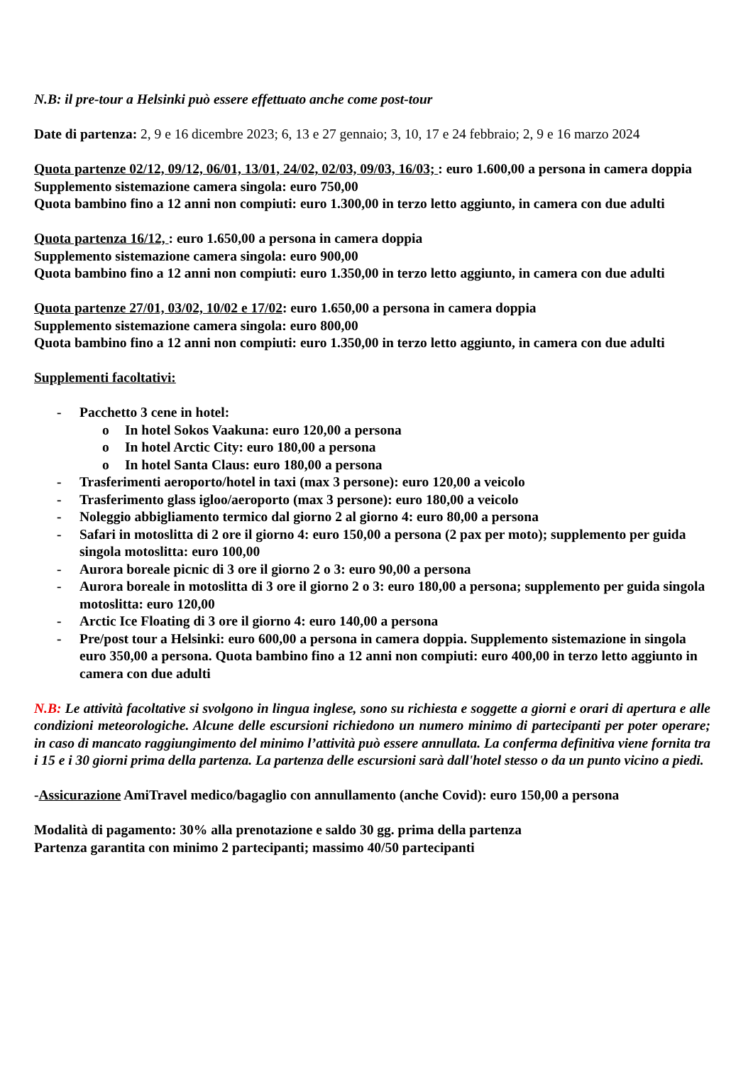N.B: il pre-tour a Helsinki può essere effettuato anche come post-tour
Date di partenza: 2, 9 e 16 dicembre 2023; 6, 13 e 27 gennaio; 3, 10, 17 e 24 febbraio; 2, 9 e 16 marzo 2024
Quota partenze 02/12, 09/12, 06/01, 13/01, 24/02, 02/03, 09/03, 16/03; : euro 1.600,00 a persona in camera doppia
Supplemento sistemazione camera singola: euro 750,00
Quota bambino fino a 12 anni non compiuti: euro 1.300,00 in terzo letto aggiunto, in camera con due adulti
Quota partenza 16/12, : euro 1.650,00 a persona in camera doppia
Supplemento sistemazione camera singola: euro 900,00
Quota bambino fino a 12 anni non compiuti: euro 1.350,00 in terzo letto aggiunto, in camera con due adulti
Quota partenze 27/01, 03/02, 10/02 e 17/02: euro 1.650,00 a persona in camera doppia
Supplemento sistemazione camera singola: euro 800,00
Quota bambino fino a 12 anni non compiuti: euro 1.350,00 in terzo letto aggiunto, in camera con due adulti
Supplementi facoltativi:
- Pacchetto 3 cene in hotel:
o In hotel Sokos Vaakuna: euro 120,00 a persona
o In hotel Arctic City: euro 180,00 a persona
o In hotel Santa Claus: euro 180,00 a persona
- Trasferimenti aeroporto/hotel in taxi (max 3 persone): euro 120,00 a veicolo
- Trasferimento glass igloo/aeroporto (max 3 persone): euro 180,00 a veicolo
- Noleggio abbigliamento termico dal giorno 2 al giorno 4: euro 80,00 a persona
- Safari in motoslitta di 2 ore il giorno 4: euro 150,00 a persona (2 pax per moto); supplemento per guida singola motoslitta: euro 100,00
- Aurora boreale picnic di 3 ore il giorno 2 o 3: euro 90,00 a persona
- Aurora boreale in motoslitta di 3 ore il giorno 2 o 3: euro 180,00 a persona; supplemento per guida singola motoslitta: euro 120,00
- Arctic Ice Floating di 3 ore il giorno 4: euro 140,00 a persona
- Pre/post tour a Helsinki: euro 600,00 a persona in camera doppia. Supplemento sistemazione in singola euro 350,00 a persona. Quota bambino fino a 12 anni non compiuti: euro 400,00 in terzo letto aggiunto in camera con due adulti
N.B: Le attività facoltative si svolgono in lingua inglese, sono su richiesta e soggette a giorni e orari di apertura e alle condizioni meteorologiche. Alcune delle escursioni richiedono un numero minimo di partecipanti per poter operare; in caso di mancato raggiungimento del minimo l’attività può essere annullata. La conferma definitiva viene fornita tra i 15 e i 30 giorni prima della partenza. La partenza delle escursioni sarà dall'hotel stesso o da un punto vicino a piedi.
-Assicurazione AmiTravel medico/bagaglio con annullamento (anche Covid): euro 150,00 a persona
Modalità di pagamento: 30% alla prenotazione e saldo 30 gg. prima della partenza
Partenza garantita con minimo 2 partecipanti; massimo 40/50 partecipanti